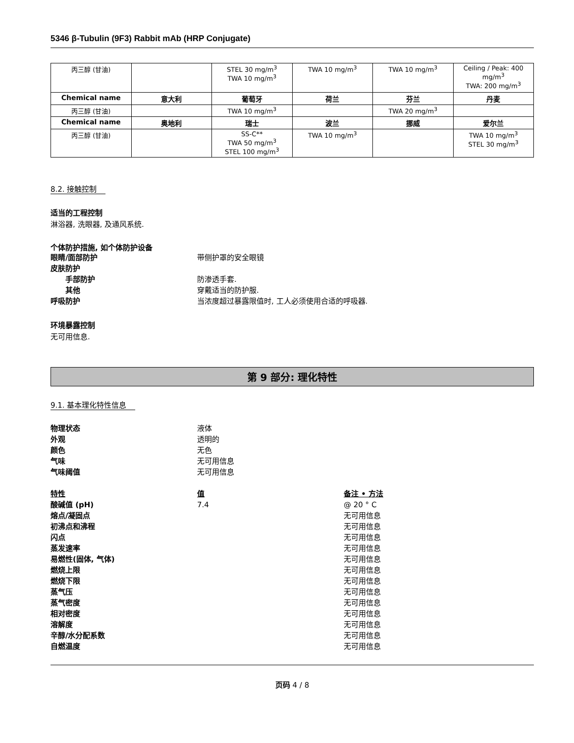5346 β-Tubulin (9F3) Rabbit mAb (HRP Conjugate)
| 丙三醇 (甘油) | | STEL 30 mg/m<sup>3</sup> TWA 10 mg/m<sup>3</sup> | TWA 10 mg/m<sup>3</sup> | TWA 10 mg/m<sup>3</sup> | Ceiling / Peak: 400 mg/m<sup>3</sup> TWA: 200 mg/m<sup>3</sup> |
| Chemical name | 意大利 | 葡萄牙 | 荷兰 | 芬兰 | 丹麦 |
| 丙三醇 (甘油) | | TWA 10 mg/m<sup>3</sup> | | TWA 20 mg/m<sup>3</sup> | |
| Chemical name | 奥地利 | 瑞士 | 波兰 | 挪威 | 爱尔兰 |
| 丙三醇 (甘油) | | SS-C** TWA 50 mg/m<sup>3</sup> STEL 100 mg/m<sup>3</sup> | TWA 10 mg/m<sup>3</sup> | | TWA 10 mg/m<sup>3</sup> STEL 30 mg/m<sup>3</sup> |
8.2. 接触控制
适当的工程控制
淋浴器, 洗眼器, 及通风系统.
个体防护措施, 如个体防护设备
眼睛/面部防护 带侧护罩的安全眼镜
皮肤防护
手部防护 防渗透手套.
其他 穿戴适当的防护服.
呼吸防护 当浓度超过暴露限值时, 工人必须使用合适的呼吸器.
环境暴露控制
无可用信息.
第 9 部分: 理化特性
9.1. 基本理化特性信息
物理状态 液体
外观 透明的
颜色 无色
气味 无可用信息
气味阈值 无可用信息
特性 值 备注 • 方法
酸碱值 (pH) 7.4 @ 20 ° C
熔点/凝固点 无可用信息
初沸点和沸程 无可用信息
闪点 无可用信息
蒸发速率 无可用信息
易燃性(固体, 气体) 无可用信息
燃烧上限 无可用信息
燃烧下限 无可用信息
蒸气压 无可用信息
蒸气密度 无可用信息
相对密度 无可用信息
溶解度 无可用信息
辛醇/水分配系数 无可用信息
自燃温度 无可用信息
页码 4 / 8